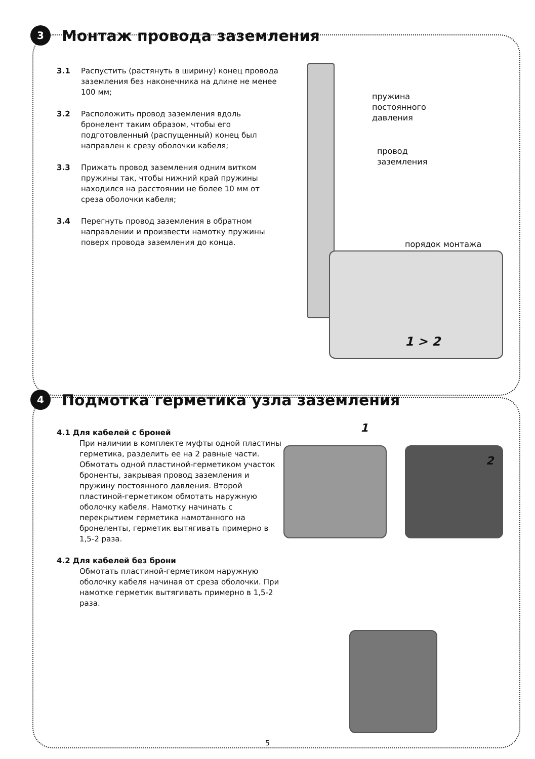3 Монтаж провода заземления
3.1 Распустить (растянуть в ширину) конец провода заземления без наконечника на длине не менее 100 мм;
3.2 Расположить провод заземления вдоль бронелент таким образом, чтобы его подготовленный (распущенный) конец был направлен к срезу оболочки кабеля;
3.3 Прижать провод заземления одним витком пружины так, чтобы нижний край пружины находился на расстоянии не более 10 мм от среза оболочки кабеля;
3.4 Перегнуть провод заземления в обратном направлении и произвести намотку пружины поверх провода заземления до конца.
пружина
постоянного
давления
провод
заземления
порядок монтажа
1 > 2
4 Подмотка герметика узла заземления
4.1 Для кабелей с броней
При наличии в комплекте муфты одной пластины герметика, разделить ее на 2 равные части. Обмотать одной пластиной-герметиком участок броненты, закрывая провод заземления и пружину постоянного давления. Второй пластиной-герметиком обмотать наружную оболочку кабеля. Намотку начинать с перекрытием герметика намотанного на бронеленты, герметик вытягивать примерно в 1,5-2 раза.
4.2 Для кабелей без брони
Обмотать пластиной-герметиком наружную оболочку кабеля начиная от среза оболочки. При намотке герметик вытягивать примерно в 1,5-2 раза.
1
2
5